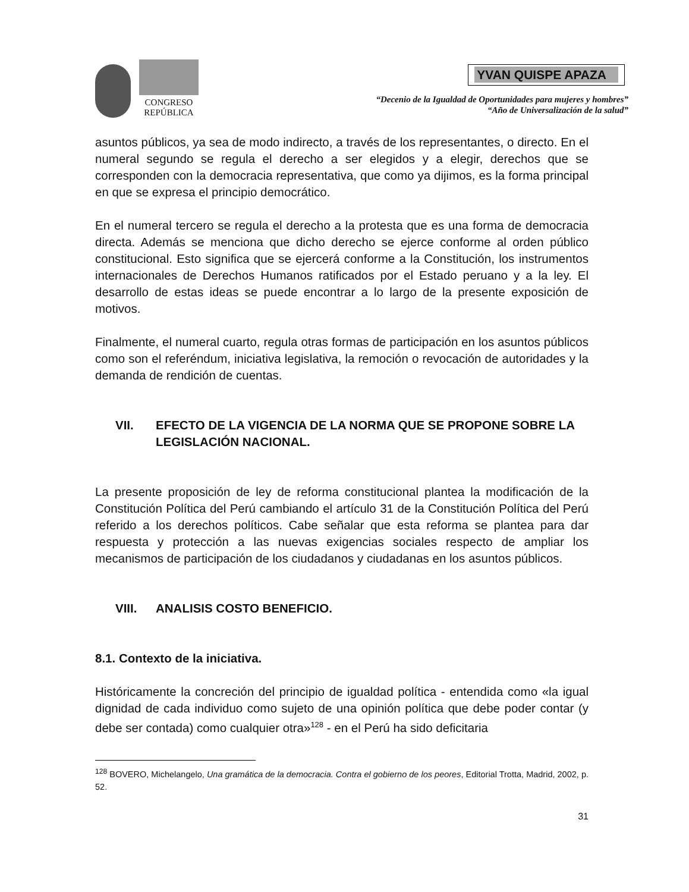CONGRESO
REPÚBLICA
YVAN QUISPE APAZA
“Decenio de la Igualdad de Oportunidades para mujeres y hombres”
“Año de Universalización de la salud”
asuntos públicos, ya sea de modo indirecto, a través de los representantes, o directo. En el numeral segundo se regula el derecho a ser elegidos y a elegir, derechos que se corresponden con la democracia representativa, que como ya dijimos, es la forma principal en que se expresa el principio democrático.
En el numeral tercero se regula el derecho a la protesta que es una forma de democracia directa. Además se menciona que dicho derecho se ejerce conforme al orden público constitucional. Esto significa que se ejercerá conforme a la Constitución, los instrumentos internacionales de Derechos Humanos ratificados por el Estado peruano y a la ley. El desarrollo de estas ideas se puede encontrar a lo largo de la presente exposición de motivos.
Finalmente, el numeral cuarto, regula otras formas de participación en los asuntos públicos como son el referéndum, iniciativa legislativa, la remoción o revocación de autoridades y la demanda de rendición de cuentas.
VII. EFECTO DE LA VIGENCIA DE LA NORMA QUE SE PROPONE SOBRE LA LEGISLACIÓN NACIONAL.
La presente proposición de ley de reforma constitucional plantea la modificación de la Constitución Política del Perú cambiando el artículo 31 de la Constitución Política del Perú referido a los derechos políticos. Cabe señalar que esta reforma se plantea para dar respuesta y protección a las nuevas exigencias sociales respecto de ampliar los mecanismos de participación de los ciudadanos y ciudadanas en los asuntos públicos.
VIII. ANALISIS COSTO BENEFICIO.
8.1. Contexto de la iniciativa.
Históricamente la concreción del principio de igualdad política - entendida como «la igual dignidad de cada individuo como sujeto de una opinión política que debe poder contar (y debe ser contada) como cualquier otra»<sup>128</sup> - en el Perú ha sido deficitaria
<sup>128</sup> BOVERO, Michelangelo, Una gramática de la democracia. Contra el gobierno de los peores, Editorial Trotta, Madrid, 2002, p. 52.
31